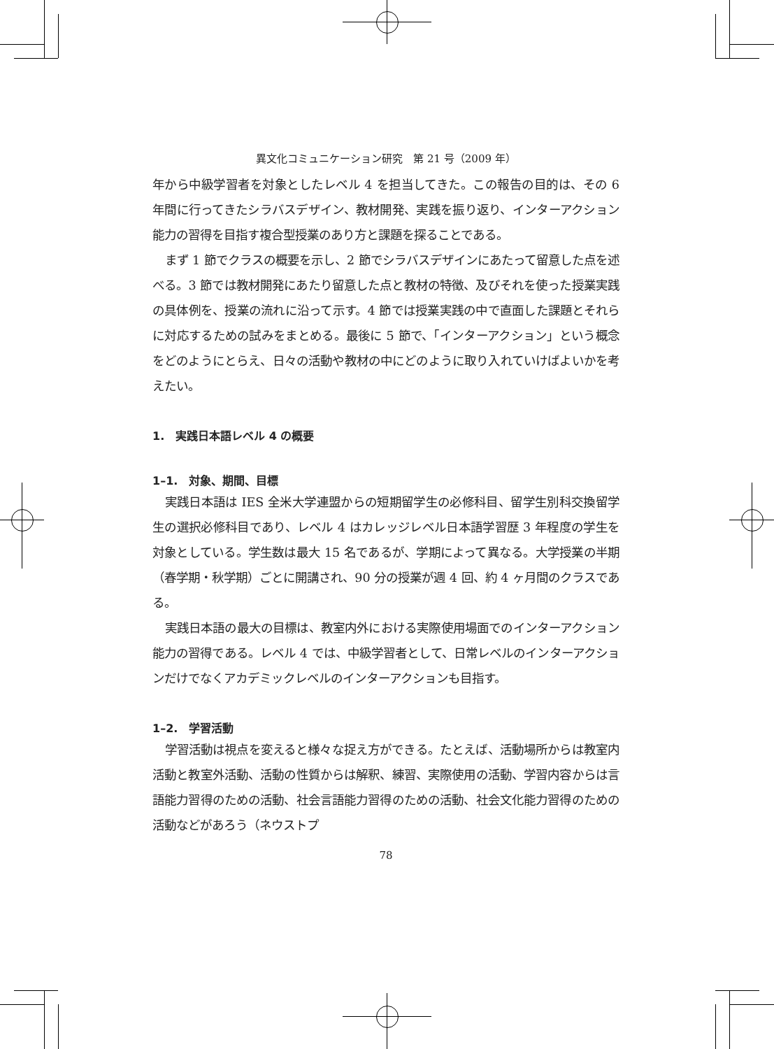異文化コミュニケーション研究　第 21 号（2009 年）
年から中級学習者を対象としたレベル 4 を担当してきた。この報告の目的は、その 6 年間に行ってきたシラバスデザイン、教材開発、実践を振り返り、インターアクション能力の習得を目指す複合型授業のあり方と課題を探ることである。
まず 1 節でクラスの概要を示し、2 節でシラバスデザインにあたって留意した点を述べる。3 節では教材開発にあたり留意した点と教材の特徴、及びそれを使った授業実践の具体例を、授業の流れに沿って示す。4 節では授業実践の中で直面した課題とそれらに対応するための試みをまとめる。最後に 5 節で、「インターアクション」という概念をどのようにとらえ、日々の活動や教材の中にどのように取り入れていけばよいかを考えたい。
1.　実践日本語レベル 4 の概要
1–1.　対象、期間、目標
実践日本語は IES 全米大学連盟からの短期留学生の必修科目、留学生別科交換留学生の選択必修科目であり、レベル 4 はカレッジレベル日本語学習歴 3 年程度の学生を対象としている。学生数は最大 15 名であるが、学期によって異なる。大学授業の半期（春学期・秋学期）ごとに開講され、90 分の授業が週 4 回、約 4 ヶ月間のクラスである。
実践日本語の最大の目標は、教室内外における実際使用場面でのインターアクション能力の習得である。レベル 4 では、中級学習者として、日常レベルのインターアクションだけでなくアカデミックレベルのインターアクションも目指す。
1–2.　学習活動
学習活動は視点を変えると様々な捉え方ができる。たとえば、活動場所からは教室内活動と教室外活動、活動の性質からは解釈、練習、実際使用の活動、学習内容からは言語能力習得のための活動、社会言語能力習得のための活動、社会文化能力習得のための活動などがあろう（ネウストプ
78